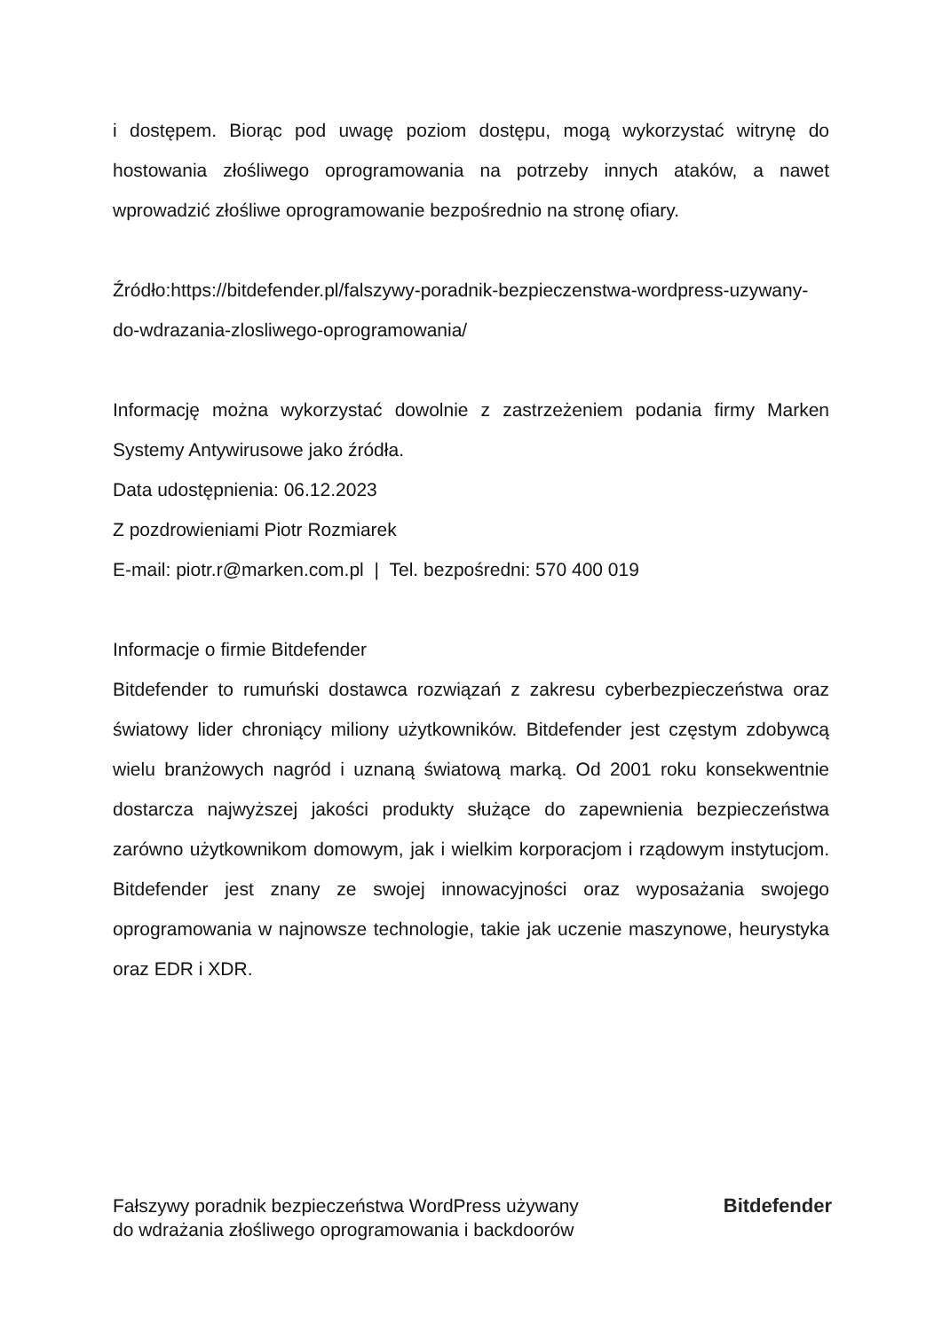i dostępem. Biorąc pod uwagę poziom dostępu, mogą wykorzystać witrynę do hostowania złośliwego oprogramowania na potrzeby innych ataków, a nawet wprowadzić złośliwe oprogramowanie bezpośrednio na stronę ofiary.
Źródło:https://bitdefender.pl/falszywy-poradnik-bezpieczenstwa-wordpress-uzywany-do-wdrazania-zlosliwego-oprogramowania/
Informację można wykorzystać dowolnie z zastrzeżeniem podania firmy Marken Systemy Antywirusowe jako źródła.
Data udostępnienia: 06.12.2023
Z pozdrowieniami Piotr Rozmiarek
E-mail: piotr.r@marken.com.pl | Tel. bezpośredni: 570 400 019
Informacje o firmie Bitdefender
Bitdefender to rumuński dostawca rozwiązań z zakresu cyberbezpieczeństwa oraz światowy lider chroniący miliony użytkowników. Bitdefender jest częstym zdobywcą wielu branżowych nagród i uznaną światową marką. Od 2001 roku konsekwentnie dostarcza najwyższej jakości produkty służące do zapewnienia bezpieczeństwa zarówno użytkownikom domowym, jak i wielkim korporacjom i rządowym instytucjom. Bitdefender jest znany ze swojej innowacyjności oraz wyposażania swojego oprogramowania w najnowsze technologie, takie jak uczenie maszynowe, heurystyka oraz EDR i XDR.
Fałszywy poradnik bezpieczeństwa WordPress używany
do wdrażania złośliwego oprogramowania i backdoorów
Bitdefender